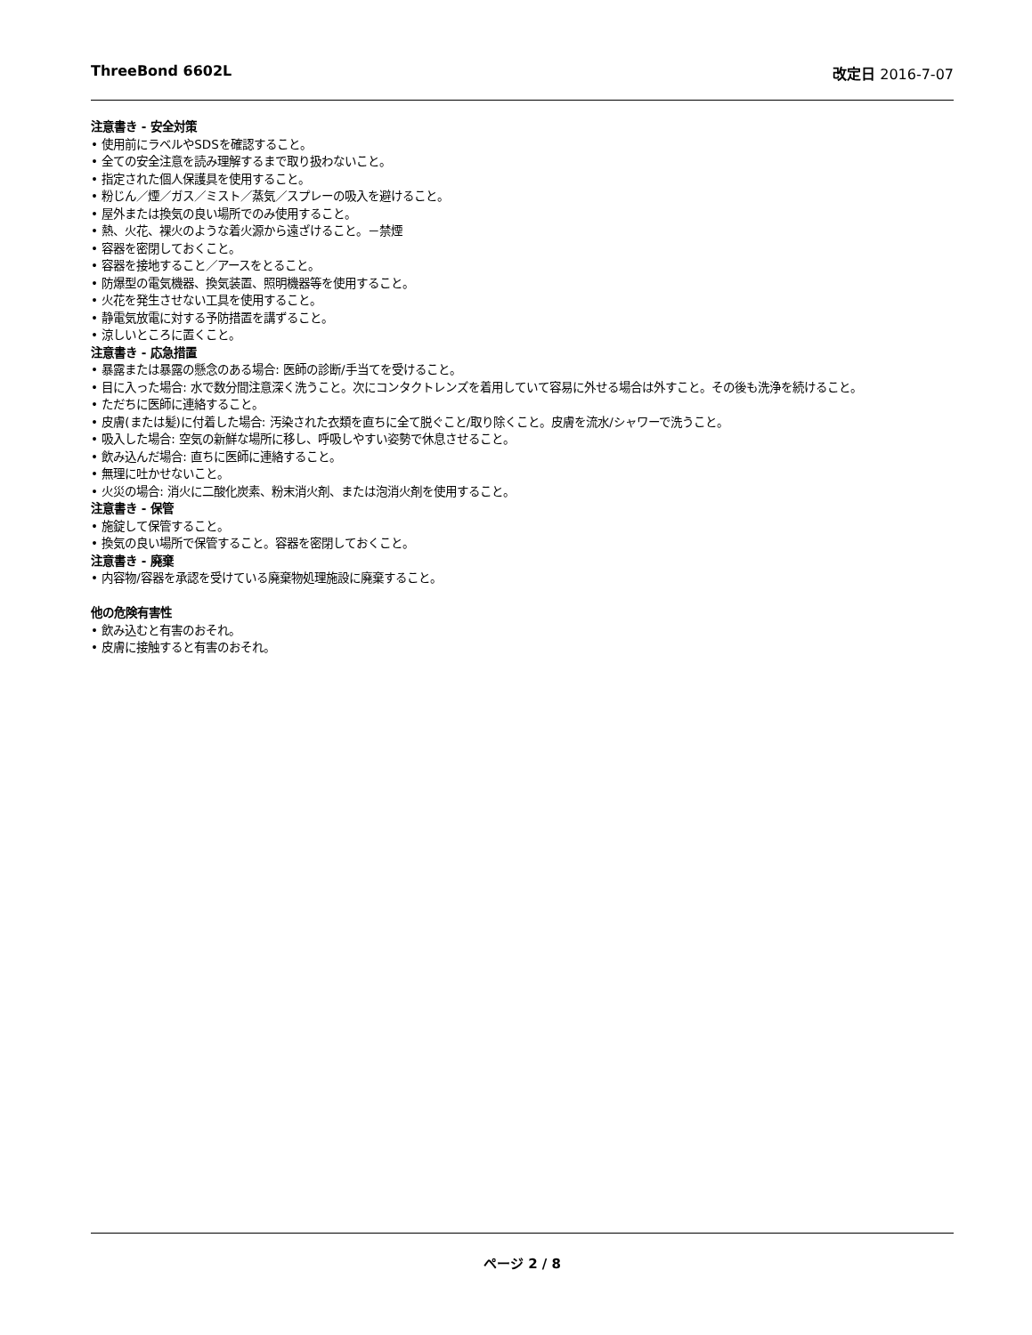ThreeBond 6602L 改定日 2016-7-07
注意書き - 安全対策
• 使用前にラベルやSDSを確認すること。
• 全ての安全注意を読み理解するまで取り扱わないこと。
• 指定された個人保護具を使用すること。
• 粉じん／煙／ガス／ミスト／蒸気／スプレーの吸入を避けること。
• 屋外または換気の良い場所でのみ使用すること。
• 熱、火花、裸火のような着火源から遠ざけること。－禁煙
• 容器を密閉しておくこと。
• 容器を接地すること／アースをとること。
• 防爆型の電気機器、換気装置、照明機器等を使用すること。
• 火花を発生させない工具を使用すること。
• 静電気放電に対する予防措置を講ずること。
• 涼しいところに置くこと。
注意書き - 応急措置
• 暴露または暴露の懸念のある場合: 医師の診断/手当てを受けること。
• 目に入った場合: 水で数分間注意深く洗うこと。次にコンタクトレンズを着用していて容易に外せる場合は外すこと。その後も洗浄を続けること。
• ただちに医師に連絡すること。
• 皮膚(または髪)に付着した場合: 汚染された衣類を直ちに全て脱ぐこと/取り除くこと。皮膚を流水/シャワーで洗うこと。
• 吸入した場合: 空気の新鮮な場所に移し、呼吸しやすい姿勢で休息させること。
• 飲み込んだ場合: 直ちに医師に連絡すること。
• 無理に吐かせないこと。
• 火災の場合: 消火に二酸化炭素、粉末消火剤、または泡消火剤を使用すること。
注意書き - 保管
• 施錠して保管すること。
• 換気の良い場所で保管すること。容器を密閉しておくこと。
注意書き - 廃棄
• 内容物/容器を承認を受けている廃棄物処理施設に廃棄すること。
他の危険有害性
• 飲み込むと有害のおそれ。
• 皮膚に接触すると有害のおそれ。
ページ 2 / 8